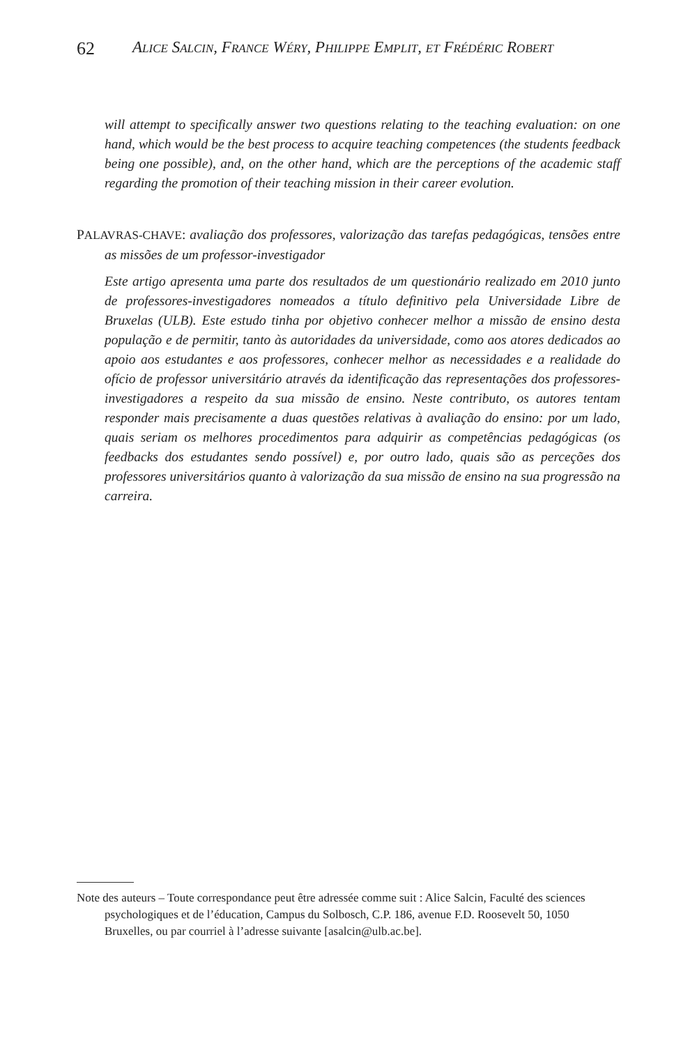62 ALICE SALCIN, FRANCE WÉRY, PHILIPPE EMPLIT, ET FRÉDÉRIC ROBERT
will attempt to specifically answer two questions relating to the teaching evaluation: on one hand, which would be the best process to acquire teaching competences (the students feedback being one possible), and, on the other hand, which are the perceptions of the academic staff regarding the promotion of their teaching mission in their career evolution.
PALAVRAS-CHAVE: avaliação dos professores, valorização das tarefas pedagógicas, tensões entre as missões de um professor-investigador
Este artigo apresenta uma parte dos resultados de um questionário realizado em 2010 junto de professores-investigadores nomeados a título definitivo pela Universidade Libre de Bruxelas (ULB). Este estudo tinha por objetivo conhecer melhor a missão de ensino desta população e de permitir, tanto às autoridades da universidade, como aos atores dedicados ao apoio aos estudantes e aos professores, conhecer melhor as necessidades e a realidade do ofício de professor universitário através da identificação das representações dos professores-investigadores a respeito da sua missão de ensino. Neste contributo, os autores tentam responder mais precisamente a duas questões relativas à avaliação do ensino: por um lado, quais seriam os melhores procedimentos para adquirir as competências pedagógicas (os feedbacks dos estudantes sendo possível) e, por outro lado, quais são as perceções dos professores universitários quanto à valorização da sua missão de ensino na sua progressão na carreira.
Note des auteurs – Toute correspondance peut être adressée comme suit : Alice Salcin, Faculté des sciences psychologiques et de l’éducation, Campus du Solbosch, C.P. 186, avenue F.D. Roosevelt 50, 1050 Bruxelles, ou par courriel à l’adresse suivante [asalcin@ulb.ac.be].